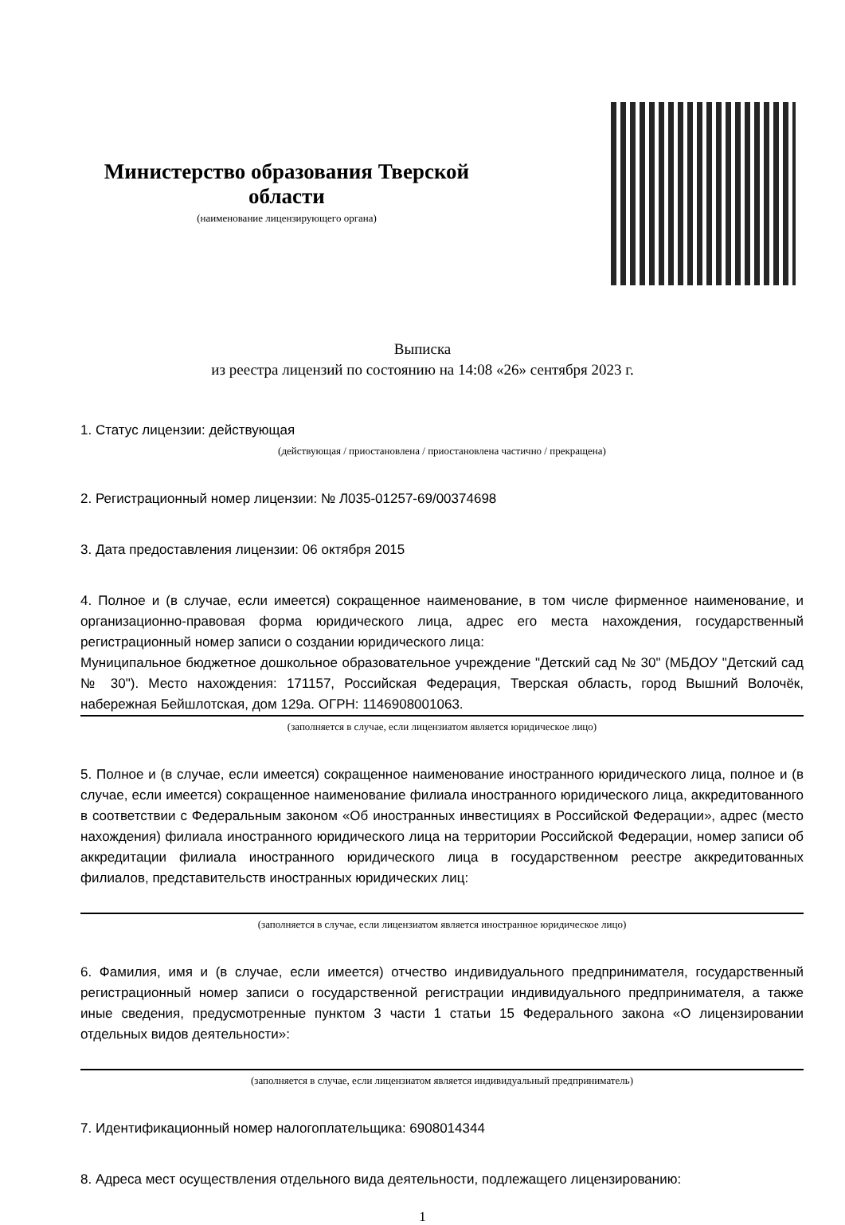Министерство образования Тверской области
(наименование лицензирующего органа)
Выписка
из реестра лицензий по состоянию на 14:08 «26» сентября 2023 г.
1. Статус лицензии: действующая
(действующая / приостановлена / приостановлена частично / прекращена)
2. Регистрационный номер лицензии: № Л035-01257-69/00374698
3. Дата предоставления лицензии: 06 октября 2015
4. Полное и (в случае, если имеется) сокращенное наименование, в том числе фирменное наименование, и организационно-правовая форма юридического лица, адрес его места нахождения, государственный регистрационный номер записи о создании юридического лица:
Муниципальное бюджетное дошкольное образовательное учреждение "Детский сад № 30" (МБДОУ "Детский сад № 30"). Место нахождения: 171157, Российская Федерация, Тверская область, город Вышний Волочёк, набережная Бейшлотская, дом 129а. ОГРН: 1146908001063.
(заполняется в случае, если лицензиатом является юридическое лицо)
5. Полное и (в случае, если имеется) сокращенное наименование иностранного юридического лица, полное и (в случае, если имеется) сокращенное наименование филиала иностранного юридического лица, аккредитованного в соответствии с Федеральным законом «Об иностранных инвестициях в Российской Федерации», адрес (место нахождения) филиала иностранного юридического лица на территории Российской Федерации, номер записи об аккредитации филиала иностранного юридического лица в государственном реестре аккредитованных филиалов, представительств иностранных юридических лиц:
(заполняется в случае, если лицензиатом является иностранное юридическое лицо)
6. Фамилия, имя и (в случае, если имеется) отчество индивидуального предпринимателя, государственный регистрационный номер записи о государственной регистрации индивидуального предпринимателя, а также иные сведения, предусмотренные пунктом 3 части 1 статьи 15 Федерального закона «О лицензировании отдельных видов деятельности»:
(заполняется в случае, если лицензиатом является индивидуальный предприниматель)
7. Идентификационный номер налогоплательщика: 6908014344
8. Адреса мест осуществления отдельного вида деятельности, подлежащего лицензированию:
1